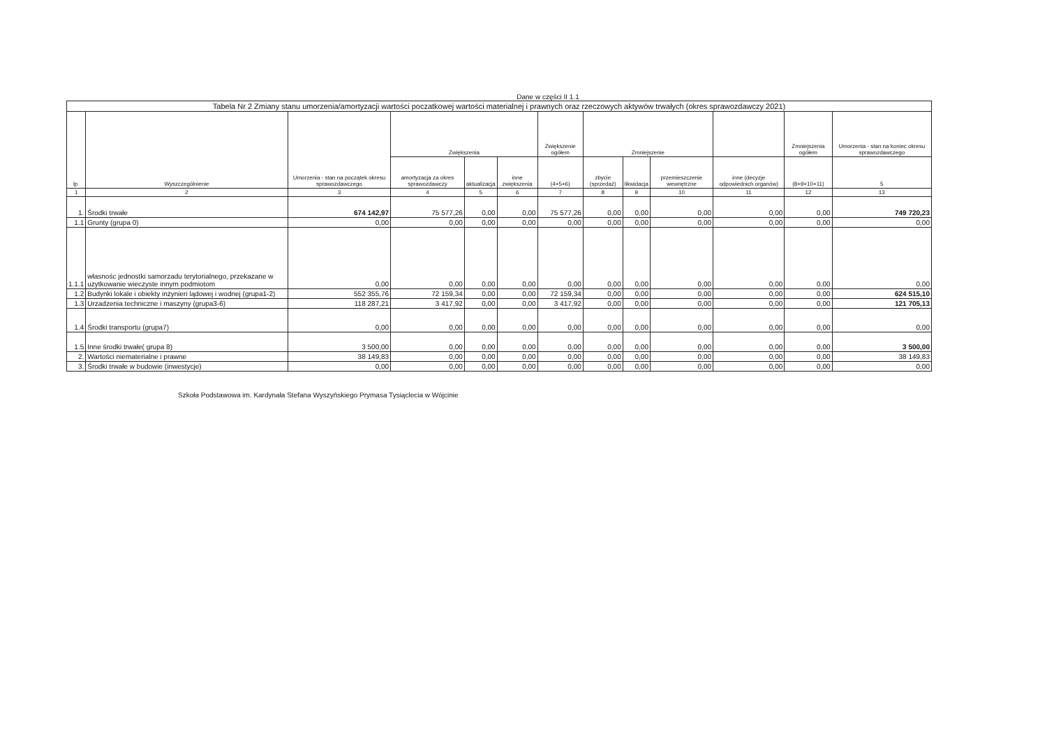Dane w części II 1.1
| Tabela Nr 2 Zmiany stanu umorzenia/amortyzacji wartości poczatkowej wartości materialnej i prawnych oraz rzeczowych aktywów trwałych (okres sprawozdawczy 2021) | | | | | | | | | | | | |
| lp. | Wyszczególnienie | Umorzenia - stan na początek okresu sprawozdawczego | Zwiększenia | | | Zwiększenie ogółem | Zmniejszenie | | | | Zmniejszenia ogółem | Umorzenia - stan na koniec okresu sprawozdawczego |
| | | | amortyzacja za okres sprawozdawczy | aktualizacja | inne zwiększenia | (4+5+6) | zbycie (sprzedaż) | likwidacja | przemieszczenie wewnętrzne | inne (decyzje odpowiednich organów) | (8+9+10+11) | 5 |
| 1 | 2 | 3 | 4 | 5 | 6 | 7 | 8 | 9 | 10 | 11 | 12 | 13 |
| 1. | Środki trwałe | 674 142,97 | 75 577,26 | 0,00 | 0,00 | 75 577,26 | 0,00 | 0,00 | 0,00 | 0,00 | 0,00 | 749 720,23 |
| 1.1 | Grunty (grupa 0) | 0,00 | 0,00 | 0,00 | 0,00 | 0,00 | 0,00 | 0,00 | 0,00 | 0,00 | 0,00 | 0,00 |
| 1.1.1 | własnośc jednostki samorzadu terytorialnego, przekazane w uzytkowanie wieczyste innym podmiotom | 0,00 | 0,00 | 0,00 | 0,00 | 0,00 | 0,00 | 0,00 | 0,00 | 0,00 | 0,00 | 0,00 |
| 1.2 | Budynki lokale i obiekty inżynieri lądowej i wodnej (grupa1-2) | 552 355,76 | 72 159,34 | 0,00 | 0,00 | 72 159,34 | 0,00 | 0,00 | 0,00 | 0,00 | 0,00 | 624 515,10 |
| 1.3 | Urzadzenia techniczne i maszyny (grupa3-6) | 118 287,21 | 3 417,92 | 0,00 | 0,00 | 3 417,92 | 0,00 | 0,00 | 0,00 | 0,00 | 0,00 | 121 705,13 |
| 1.4 | Środki transportu (grupa7) | 0,00 | 0,00 | 0,00 | 0,00 | 0,00 | 0,00 | 0,00 | 0,00 | 0,00 | 0,00 | 0,00 |
| 1.5 | Inne środki trwałe( grupa 8) | 3 500,00 | 0,00 | 0,00 | 0,00 | 0,00 | 0,00 | 0,00 | 0,00 | 0,00 | 0,00 | 3 500,00 |
| 2. | Wartości niematerialne i prawne | 38 149,83 | 0,00 | 0,00 | 0,00 | 0,00 | 0,00 | 0,00 | 0,00 | 0,00 | 0,00 | 38 149,83 |
| 3. | Środki trwałe w budowie (inwestycje) | 0,00 | 0,00 | 0,00 | 0,00 | 0,00 | 0,00 | 0,00 | 0,00 | 0,00 | 0,00 | 0,00 |
Szkoła Podstawowa im. Kardynała Stefana Wyszyńskiego Prymasa Tysiąclecia w Wójcinie